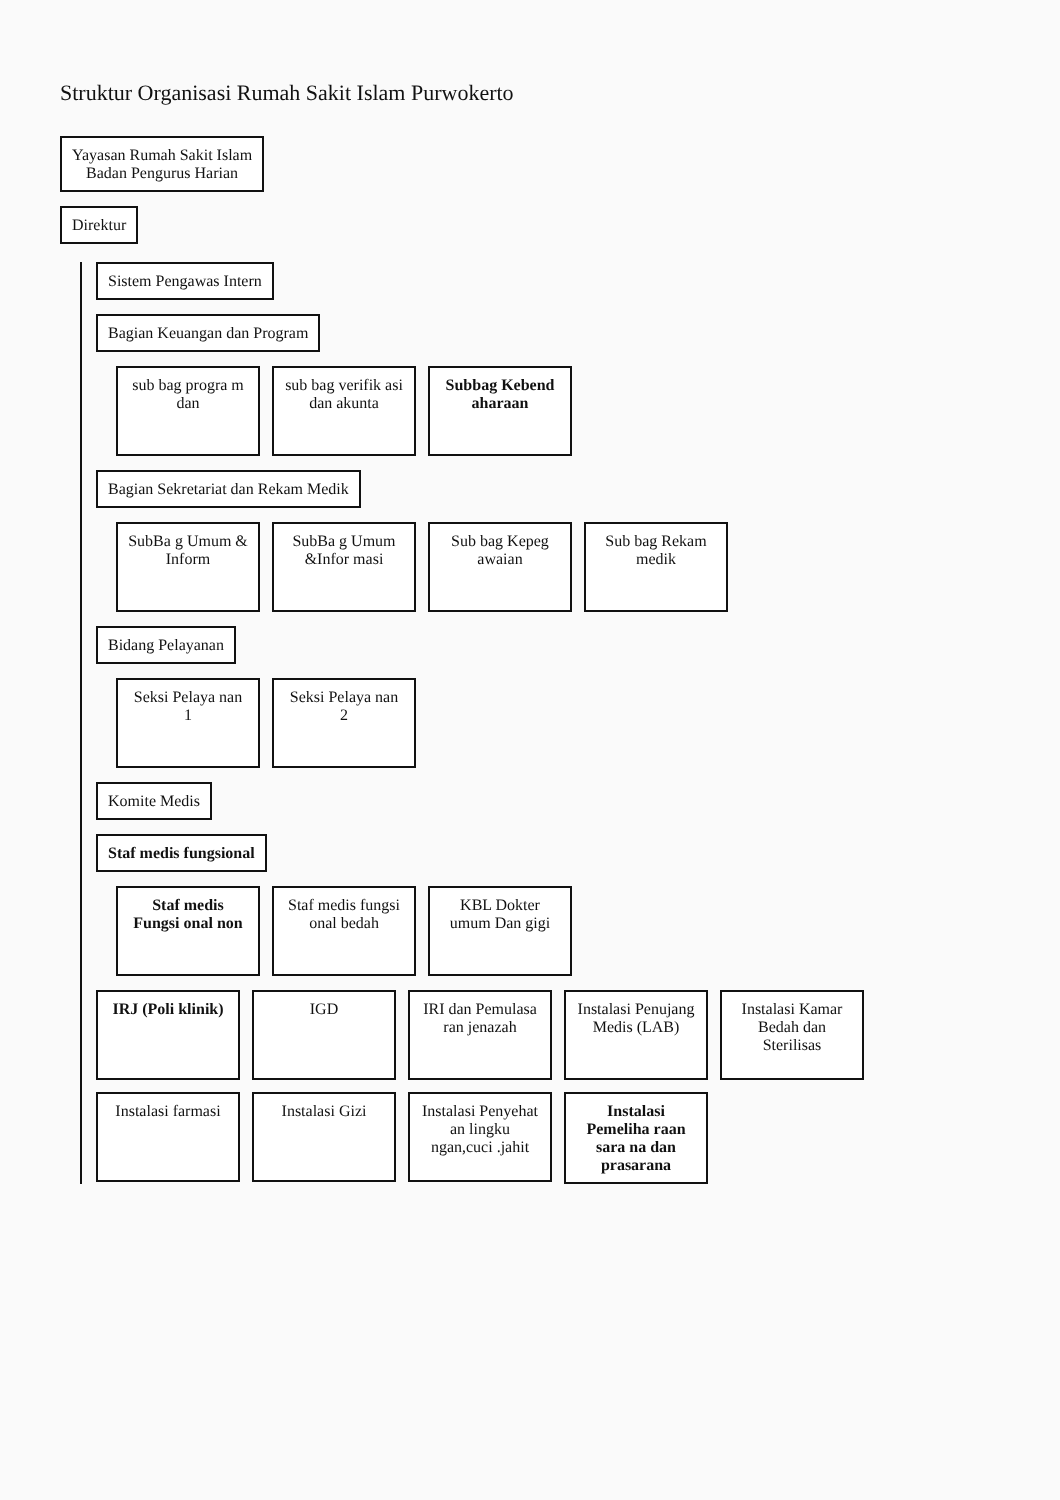Struktur Organisasi Rumah Sakit Islam Purwokerto
Yayasan Rumah Sakit Islam
Badan Pengurus Harian
Direktur
Sistem Pengawas Intern
Bagian Keuangan dan Program
sub bag progra m dan
sub bag verifik asi dan akunta
Subbag Kebend aharaan
Bagian Sekretariat dan Rekam Medik
SubBa g Umum & Inform
SubBa g Umum &Infor masi
Sub bag Kepeg awaian
Sub bag Rekam medik
Bidang Pelayanan
Seksi Pelaya nan 1
Seksi Pelaya nan 2
Komite Medis
Staf medis fungsional
Staf medis Fungsi onal non
Staf medis fungsi onal bedah
KBL Dokter umum Dan gigi
IRJ (Poli klinik)
IGD
IRI dan Pemulasa ran jenazah
Instalasi Penujang Medis (LAB)
Instalasi Kamar Bedah dan Sterilisas
Instalasi farmasi
Instalasi Gizi
Instalasi Penyehat an lingku ngan,cuci .jahit
Instalasi Pemeliha raan sara na dan prasarana